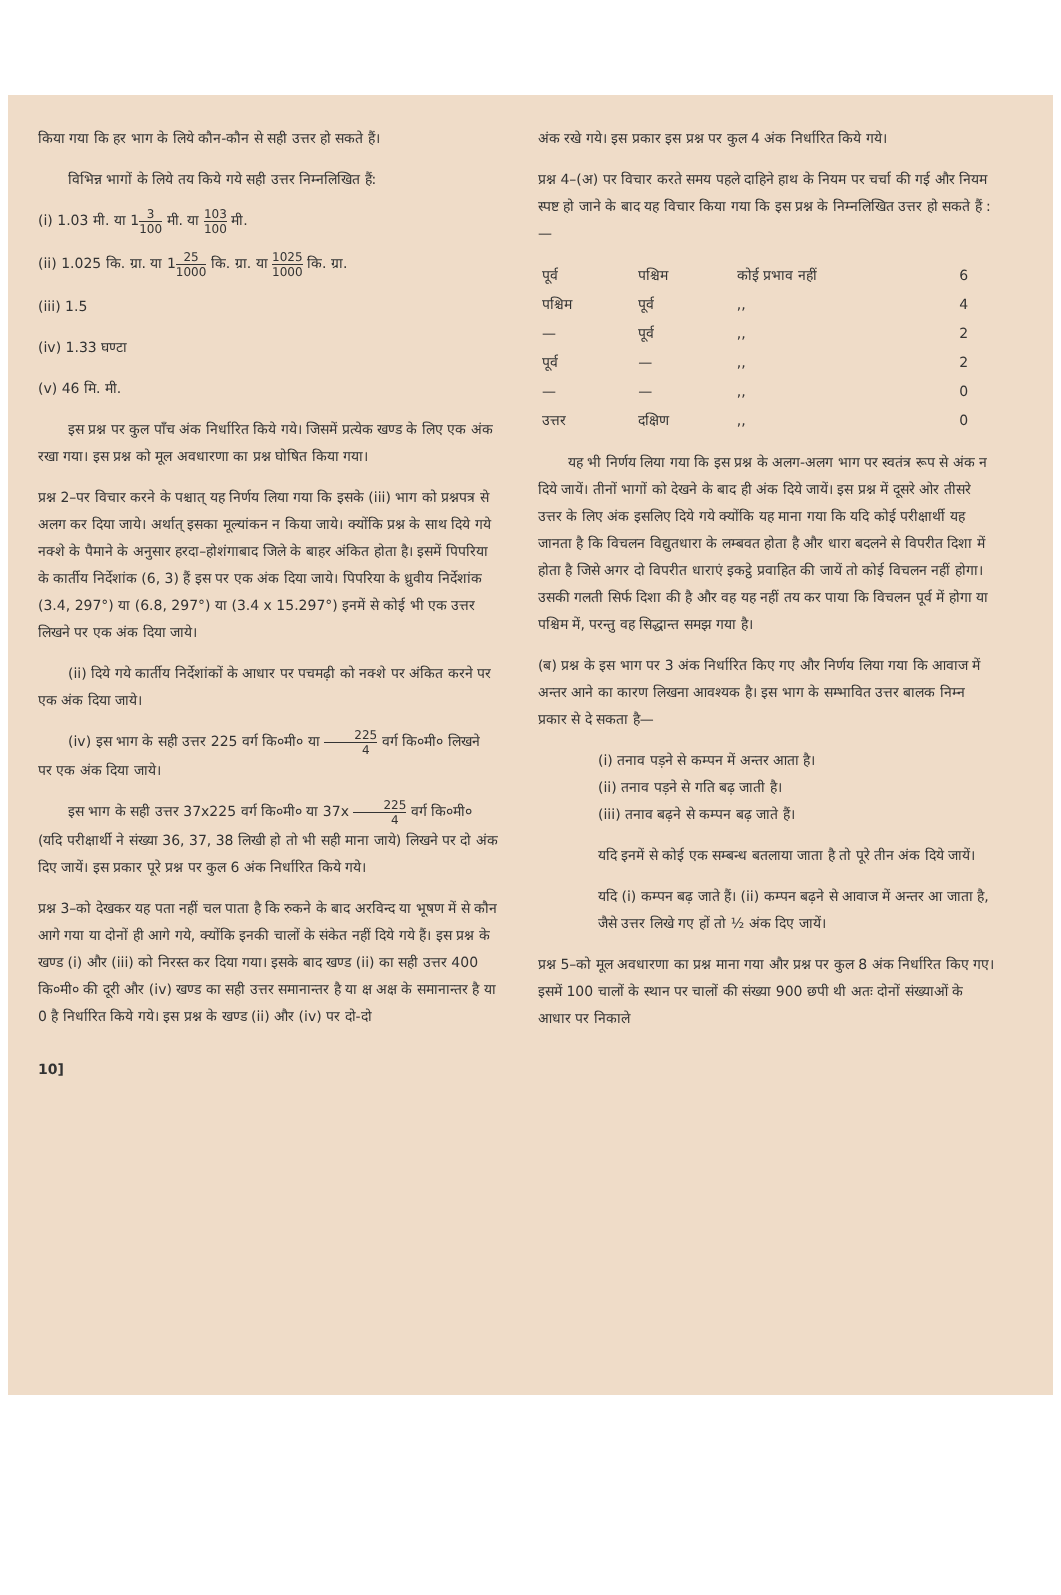किया गया कि हर भाग के लिये कौन-कौन से सही उत्तर हो सकते हैं।
विभिन्न भागों के लिये तय किये गये सही उत्तर निम्नलिखित हैं:
(i) 1.03 मी. या 13 100 मी. या 103 100 मी.
(ii) 1.025 कि. ग्रा. या 125 1000 कि. ग्रा. या 1025 1000 कि. ग्रा.
(iii) 1.5
(iv) 1.33 घण्टा
(v) 46 मि. मी.
इस प्रश्न पर कुल पाँच अंक निर्धारित किये गये। जिसमें प्रत्येक खण्ड के लिए एक अंक रखा गया। इस प्रश्न को मूल अवधारणा का प्रश्न घोषित किया गया।
प्रश्न 2–पर विचार करने के पश्चात् यह निर्णय लिया गया कि इसके (iii) भाग को प्रश्नपत्र से अलग कर दिया जाये। अर्थात् इसका मूल्यांकन न किया जाये। क्योंकि प्रश्न के साथ दिये गये नक्शे के पैमाने के अनुसार हरदा–होशंगाबाद जिले के बाहर अंकित होता है। इसमें पिपरिया के कार्तीय निर्देशांक (6, 3) हैं इस पर एक अंक दिया जाये। पिपरिया के ध्रुवीय निर्देशांक (3.4, 297°) या (6.8, 297°) या (3.4 x 15.297°) इनमें से कोई भी एक उत्तर लिखने पर एक अंक दिया जाये।
(ii) दिये गये कार्तीय निर्देशांकों के आधार पर पचमढ़ी को नक्शे पर अंकित करने पर एक अंक दिया जाये।
(iv) इस भाग के सही उत्तर 225 वर्ग कि०मी० या 225 4 वर्ग कि०मी० लिखने पर एक अंक दिया जाये।
इस भाग के सही उत्तर 37x225 वर्ग कि०मी० या 37x 225 4 वर्ग कि०मी० (यदि परीक्षार्थी ने संख्या 36, 37, 38 लिखी हो तो भी सही माना जाये) लिखने पर दो अंक दिए जायें। इस प्रकार पूरे प्रश्न पर कुल 6 अंक निर्धारित किये गये।
प्रश्न 3–को देखकर यह पता नहीं चल पाता है कि रुकने के बाद अरविन्द या भूषण में से कौन आगे गया या दोनों ही आगे गये, क्योंकि इनकी चालों के संकेत नहीं दिये गये हैं। इस प्रश्न के खण्ड (i) और (iii) को निरस्त कर दिया गया। इसके बाद खण्ड (ii) का सही उत्तर 400 कि०मी० की दूरी और (iv) खण्ड का सही उत्तर समानान्तर है या क्ष अक्ष के समानान्तर है या 0 है निर्धारित किये गये। इस प्रश्न के खण्ड (ii) और (iv) पर दो-दो
अंक रखे गये। इस प्रकार इस प्रश्न पर कुल 4 अंक निर्धारित किये गये।
प्रश्न 4–(अ) पर विचार करते समय पहले दाहिने हाथ के नियम पर चर्चा की गई और नियम स्पष्ट हो जाने के बाद यह विचार किया गया कि इस प्रश्न के निम्नलिखित उत्तर हो सकते हैं :—
| पूर्व | पश्चिम | कोई प्रभाव नहीं | 6 |
| पश्चिम | पूर्व | ,, | 4 |
| — | पूर्व | ,, | 2 |
| पूर्व | — | ,, | 2 |
| — | — | ,, | 0 |
| उत्तर | दक्षिण | ,, | 0 |
यह भी निर्णय लिया गया कि इस प्रश्न के अलग-अलग भाग पर स्वतंत्र रूप से अंक न दिये जायें। तीनों भागों को देखने के बाद ही अंक दिये जायें। इस प्रश्न में दूसरे ओर तीसरे उत्तर के लिए अंक इसलिए दिये गये क्योंकि यह माना गया कि यदि कोई परीक्षार्थी यह जानता है कि विचलन विद्युतधारा के लम्बवत होता है और धारा बदलने से विपरीत दिशा में होता है जिसे अगर दो विपरीत धाराएं इकट्ठे प्रवाहित की जायें तो कोई विचलन नहीं होगा। उसकी गलती सिर्फ दिशा की है और वह यह नहीं तय कर पाया कि विचलन पूर्व में होगा या पश्चिम में, परन्तु वह सिद्धान्त समझ गया है।
(ब) प्रश्न के इस भाग पर 3 अंक निर्धारित किए गए और निर्णय लिया गया कि आवाज में अन्तर आने का कारण लिखना आवश्यक है। इस भाग के सम्भावित उत्तर बालक निम्न प्रकार से दे सकता है—
(i) तनाव पड़ने से कम्पन में अन्तर आता है।
(ii) तनाव पड़ने से गति बढ़ जाती है।
(iii) तनाव बढ़ने से कम्पन बढ़ जाते हैं।
यदि इनमें से कोई एक सम्बन्ध बतलाया जाता है तो पूरे तीन अंक दिये जायें।
यदि (i) कम्पन बढ़ जाते हैं। (ii) कम्पन बढ़ने से आवाज में अन्तर आ जाता है, जैसे उत्तर लिखे गए हों तो ½ अंक दिए जायें।
प्रश्न 5–को मूल अवधारणा का प्रश्न माना गया और प्रश्न पर कुल 8 अंक निर्धारित किए गए। इसमें 100 चालों के स्थान पर चालों की संख्या 900 छपी थी अतः दोनों संख्याओं के आधार पर निकाले
10]